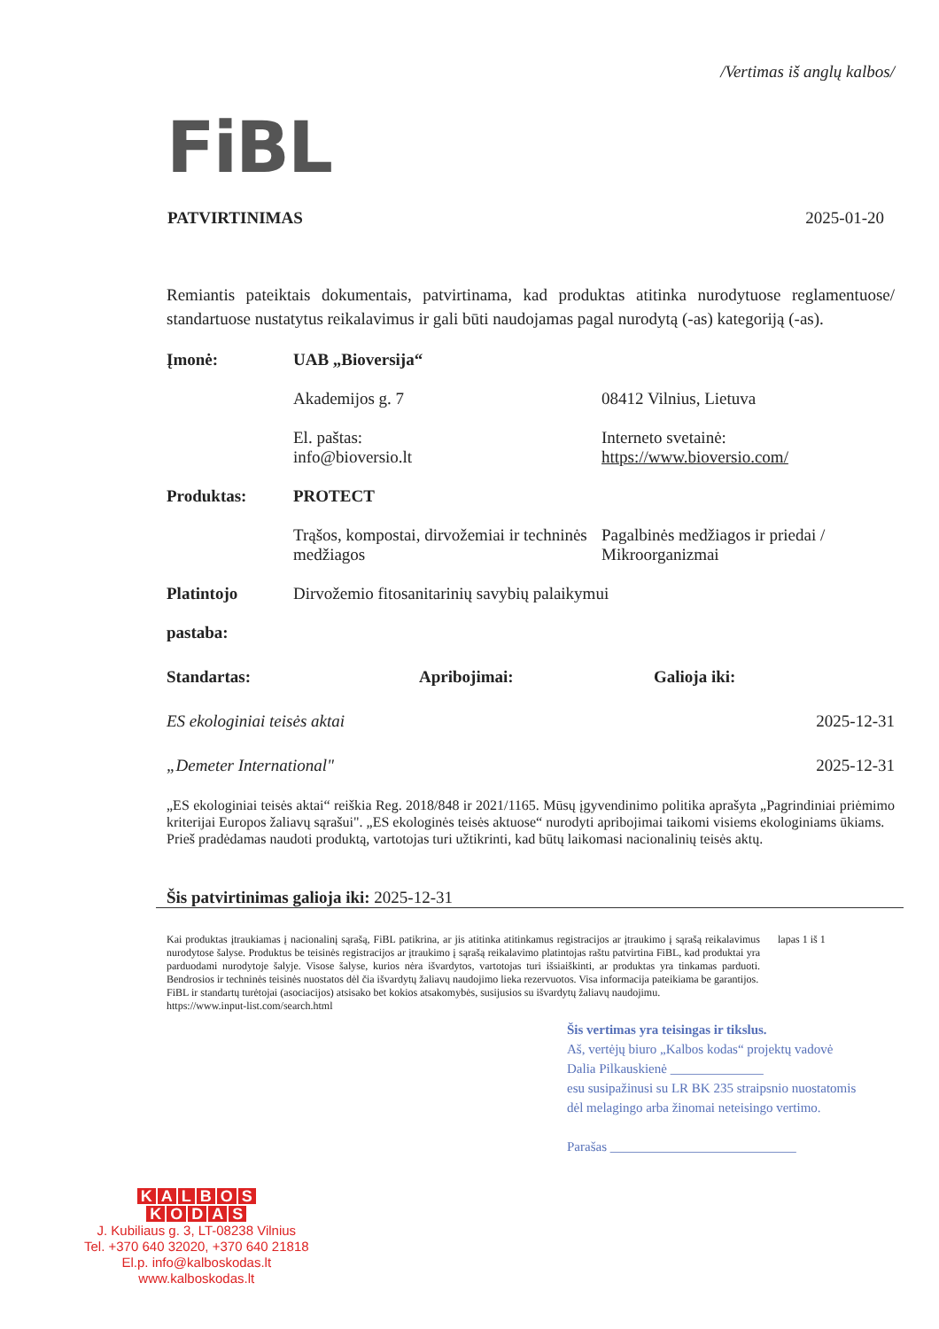/Vertimas iš anglų kalbos/
FiBL
PATVIRTINIMAS 2025-01-20
Remiantis pateiktais dokumentais, patvirtinama, kad produktas atitinka nurodytuose reglamentuose/ standartuose nustatytus reikalavimus ir gali būti naudojamas pagal nurodytą (-as) kategoriją (-as).
Įmonė: UAB „Bioversija“
Akademijos g. 7 08412 Vilnius, Lietuva
El. paštas:
info@bioversio.lt
Interneto svetainė:
https://www.bioversio.com/
Produktas: PROTECT
Trąšos, kompostai, dirvožemiai ir techninės medžiagos
Pagalbinės medžiagos ir priedai / Mikroorganizmai
Platintojo
pastaba:
Dirvožemio fitosanitarinių savybių palaikymui
Standartas: Apribojimai: Galioja iki:
ES ekologiniai teisės aktai 2025-12-31
„Demeter International" 2025-12-31
„ES ekologiniai teisės aktai“ reiškia Reg. 2018/848 ir 2021/1165. Mūsų įgyvendinimo politika aprašyta „Pagrindiniai priėmimo kriterijai Europos žaliavų sąrašui". „ES ekologinės teisės aktuose“ nurodyti apribojimai taikomi visiems ekologiniams ūkiams.
Prieš pradėdamas naudoti produktą, vartotojas turi užtikrinti, kad būtų laikomasi nacionalinių teisės aktų.
Šis patvirtinimas galioja iki: 2025-12-31
Kai produktas įtraukiamas į nacionalinį sąrašą, FiBL patikrina, ar jis atitinka atitinkamus registracijos ar įtraukimo į sąrašą reikalavimus nurodytose šalyse. Produktus be teisinės registracijos ar įtraukimo į sąrašą reikalavimo platintojas raštu patvirtina FiBL, kad produktai yra parduodami nurodytoje šalyje. Visose šalyse, kurios nėra išvardytos, vartotojas turi išsiaiškinti, ar produktas yra tinkamas parduoti. Bendrosios ir techninės teisinės nuostatos dėl čia išvardytų žaliavų naudojimo lieka rezervuotos. Visa informacija pateikiama be garantijos.
FiBL ir standartų turėtojai (asociacijos) atsisako bet kokios atsakomybės, susijusios su išvardytų žaliavų naudojimu.
https://www.input-list.com/search.html
lapas 1 iš 1
Šis vertimas yra teisingas ir tikslus.
Aš, vertėjų biuro „Kalbos kodas“ projektų vadovė
Dalia Pilkauskienė ______________
esu susipažinusi su LR BK 235 straipsnio nuostatomis
dėl melagingo arba žinomai neteisingo vertimo.
Parašas ____________________________
KALBOS
KODAS
J. Kubiliaus g. 3, LT-08238 Vilnius
Tel. +370 640 32020, +370 640 21818
El.p. info@kalboskodas.lt
www.kalboskodas.lt